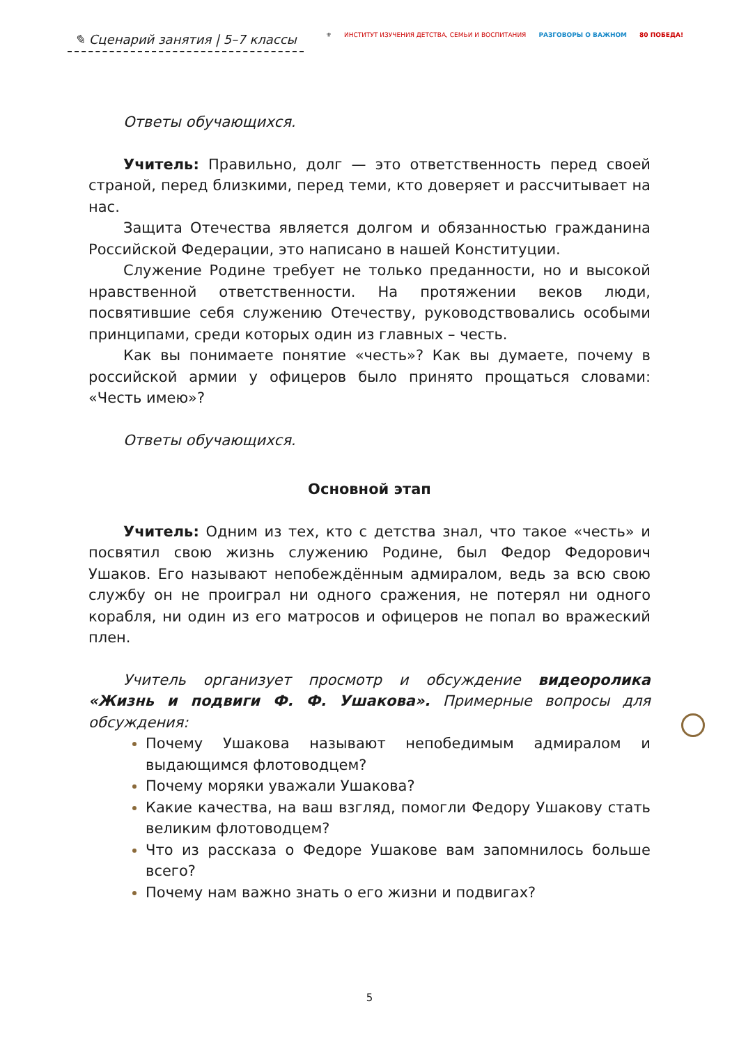✎ Сценарий занятия | 5–7 классы
⚜ ИНСТИТУТ ИЗУЧЕНИЯ ДЕТСТВА, СЕМЬИ И ВОСПИТАНИЯ РАЗГОВОРЫ О ВАЖНОМ 80 ПОБЕДА!
Ответы обучающихся.
Учитель: Правильно, долг — это ответственность перед своей страной, перед близкими, перед теми, кто доверяет и рассчитывает на нас.
Защита Отечества является долгом и обязанностью гражданина Российской Федерации, это написано в нашей Конституции.
Служение Родине требует не только преданности, но и высокой нравственной ответственности. На протяжении веков люди, посвятившие себя служению Отечеству, руководствовались особыми принципами, среди которых один из главных – честь.
Как вы понимаете понятие «честь»? Как вы думаете, почему в российской армии у офицеров было принято прощаться словами: «Честь имею»?
Ответы обучающихся.
Основной этап
Учитель: Одним из тех, кто с детства знал, что такое «честь» и посвятил свою жизнь служению Родине, был Федор Федорович Ушаков. Его называют непобеждённым адмиралом, ведь за всю свою службу он не проиграл ни одного сражения, не потерял ни одного корабля, ни один из его матросов и офицеров не попал во вражеский плен.
Учитель организует просмотр и обсуждение видеоролика «Жизнь и подвиги Ф. Ф. Ушакова». Примерные вопросы для обсуждения:
Почему Ушакова называют непобедимым адмиралом и выдающимся флотоводцем?
Почему моряки уважали Ушакова?
Какие качества, на ваш взгляд, помогли Федору Ушакову стать великим флотоводцем?
Что из рассказа о Федоре Ушакове вам запомнилось больше всего?
Почему нам важно знать о его жизни и подвигах?
5